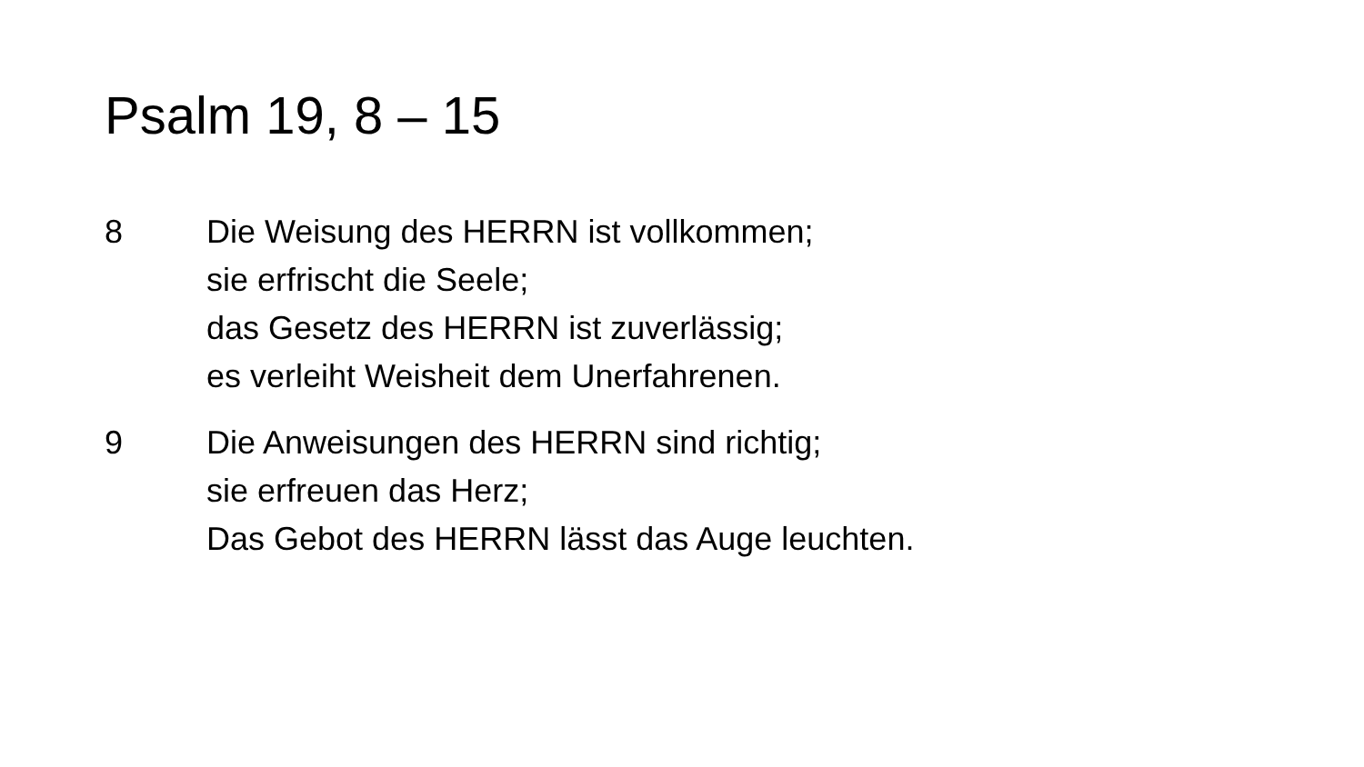Psalm 19, 8 – 15
8 Die Weisung des HERRN ist vollkommen;
sie erfrischt die Seele;
das Gesetz des HERRN ist zuverlässig;
es verleiht Weisheit dem Unerfahrenen.
9 Die Anweisungen des HERRN sind richtig;
sie erfreuen das Herz;
Das Gebot des HERRN lässt das Auge leuchten.